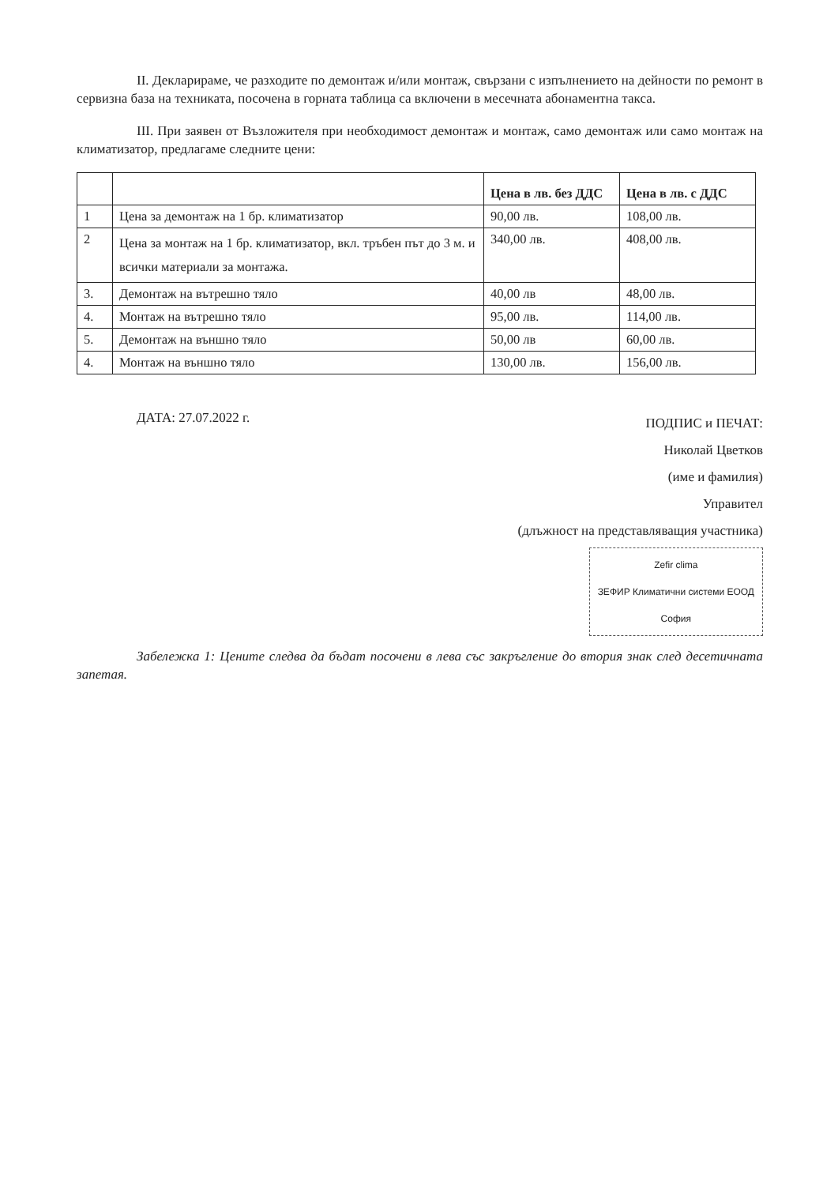II. Декларираме, че разходите по демонтаж и/или монтаж, свързани с изпълнението на дейности по ремонт в сервизна база на техниката, посочена в горната таблица са включени в месечната абонаментна такса.
III. При заявен от Възложителя при необходимост демонтаж и монтаж, само демонтаж или само монтаж на климатизатор, предлагаме следните цени:
| | | Цена в лв. без ДДС | Цена в лв. с ДДС |
| --- | --- | --- | --- |
| 1 | Цена за демонтаж на 1 бр. климатизатор | 90,00 лв. | 108,00 лв. |
| 2 | Цена за монтаж на 1 бр. климатизатор, вкл. тръбен път до 3 м. и всички материали за монтажа. | 340,00 лв. | 408,00 лв. |
| 3. | Демонтаж на вътрешно тяло | 40,00 лв | 48,00 лв. |
| 4. | Монтаж на вътрешно тяло | 95,00 лв. | 114,00 лв. |
| 5. | Демонтаж на външно тяло | 50,00 лв | 60,00 лв. |
| 4. | Монтаж на външно тяло | 130,00 лв. | 156,00 лв. |
ДАТА: 27.07.2022 г.
ПОДПИС и ПЕЧАТ:
Николай Цветков
(име и фамилия)
Управител
(длъжност на представляващия участника)
Zefir clima
ЗЕФИР Климатични системи ЕООД
София
Забележка 1: Цените следва да бъдат посочени в лева със закръгление до втория знак след десетичната запетая.